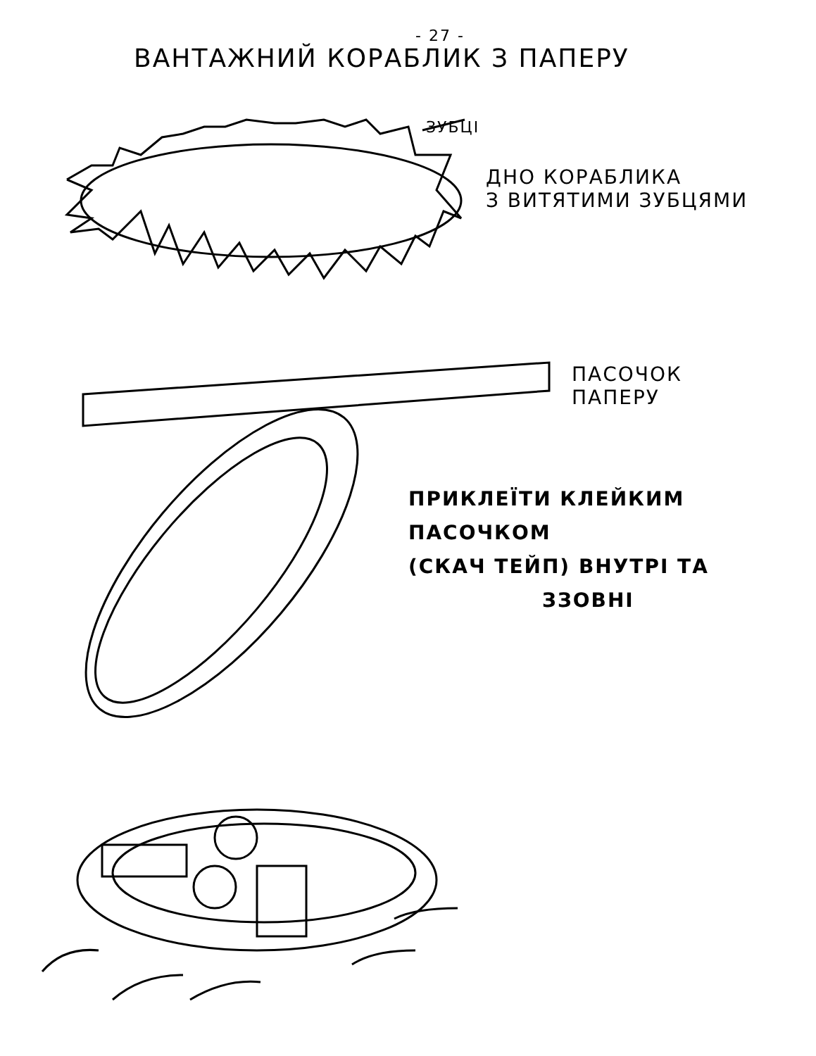- 27 -
ВАНТАЖНИЙ КОРАБЛИК З ПАПЕРУ
ЗУБЦІ
ДНО КОРАБЛИКА
З ВИТЯТИМИ ЗУБЦЯМИ
ПАСОЧОК
ПАПЕРУ
ПРИКЛЕЇТИ КЛЕЙКИМ ПАСОЧКОМ
(СКАЧ ТЕЙП) ВНУТРІ ТА
ЗЗОВНІ